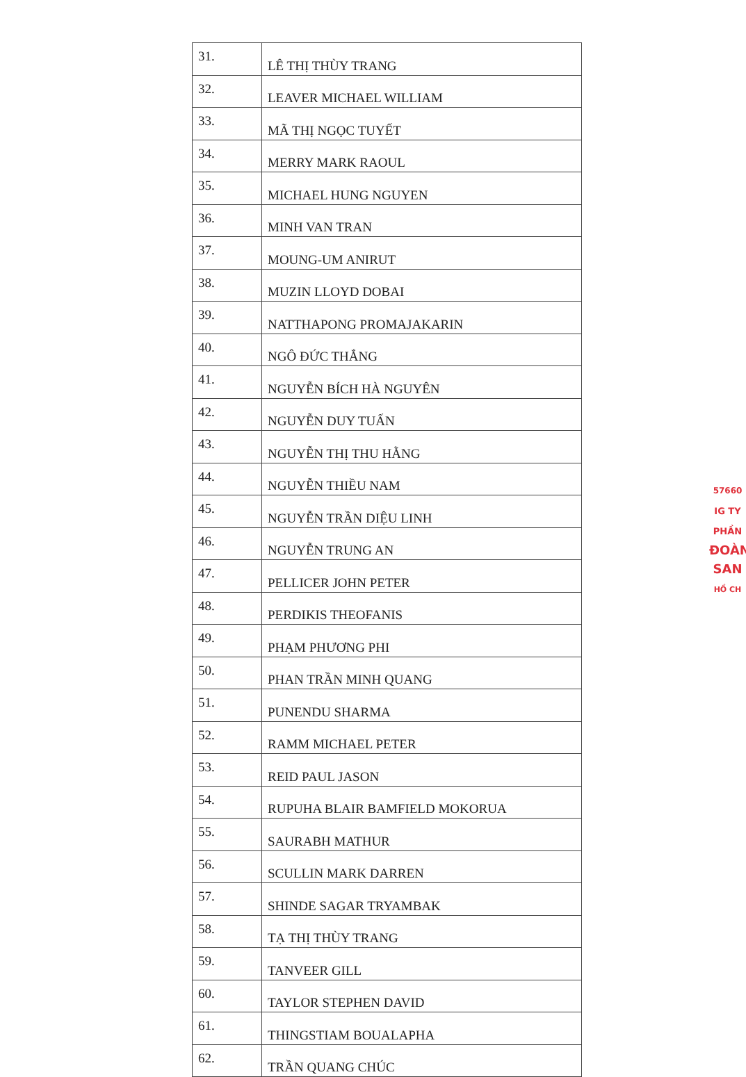| 31. | LÊ THỊ THÙY TRANG |
| 32. | LEAVER MICHAEL WILLIAM |
| 33. | MÃ THỊ NGỌC TUYẾT |
| 34. | MERRY MARK RAOUL |
| 35. | MICHAEL HUNG NGUYEN |
| 36. | MINH VAN TRAN |
| 37. | MOUNG-UM ANIRUT |
| 38. | MUZIN LLOYD DOBAI |
| 39. | NATTHAPONG PROMAJAKARIN |
| 40. | NGÔ ĐỨC THẮNG |
| 41. | NGUYỄN BÍCH HÀ NGUYÊN |
| 42. | NGUYỄN DUY TUẤN |
| 43. | NGUYỄN THỊ THU HẰNG |
| 44. | NGUYỄN THIỀU NAM |
| 45. | NGUYỄN TRẦN DIỆU LINH |
| 46. | NGUYỄN TRUNG AN |
| 47. | PELLICER JOHN PETER |
| 48. | PERDIKIS THEOFANIS |
| 49. | PHẠM PHƯƠNG PHI |
| 50. | PHAN TRẦN MINH QUANG |
| 51. | PUNENDU SHARMA |
| 52. | RAMM MICHAEL PETER |
| 53. | REID PAUL JASON |
| 54. | RUPUHA BLAIR BAMFIELD MOKORUA |
| 55. | SAURABH MATHUR |
| 56. | SCULLIN MARK DARREN |
| 57. | SHINDE SAGAR TRYAMBAK |
| 58. | TẠ THỊ THÙY TRANG |
| 59. | TANVEER GILL |
| 60. | TAYLOR STEPHEN DAVID |
| 61. | THINGSTIAM BOUALAPHA |
| 62. | TRẦN QUANG CHÚC |
57660
IG TY
PHẦN
ĐOÀN
SAN
HỒ CH